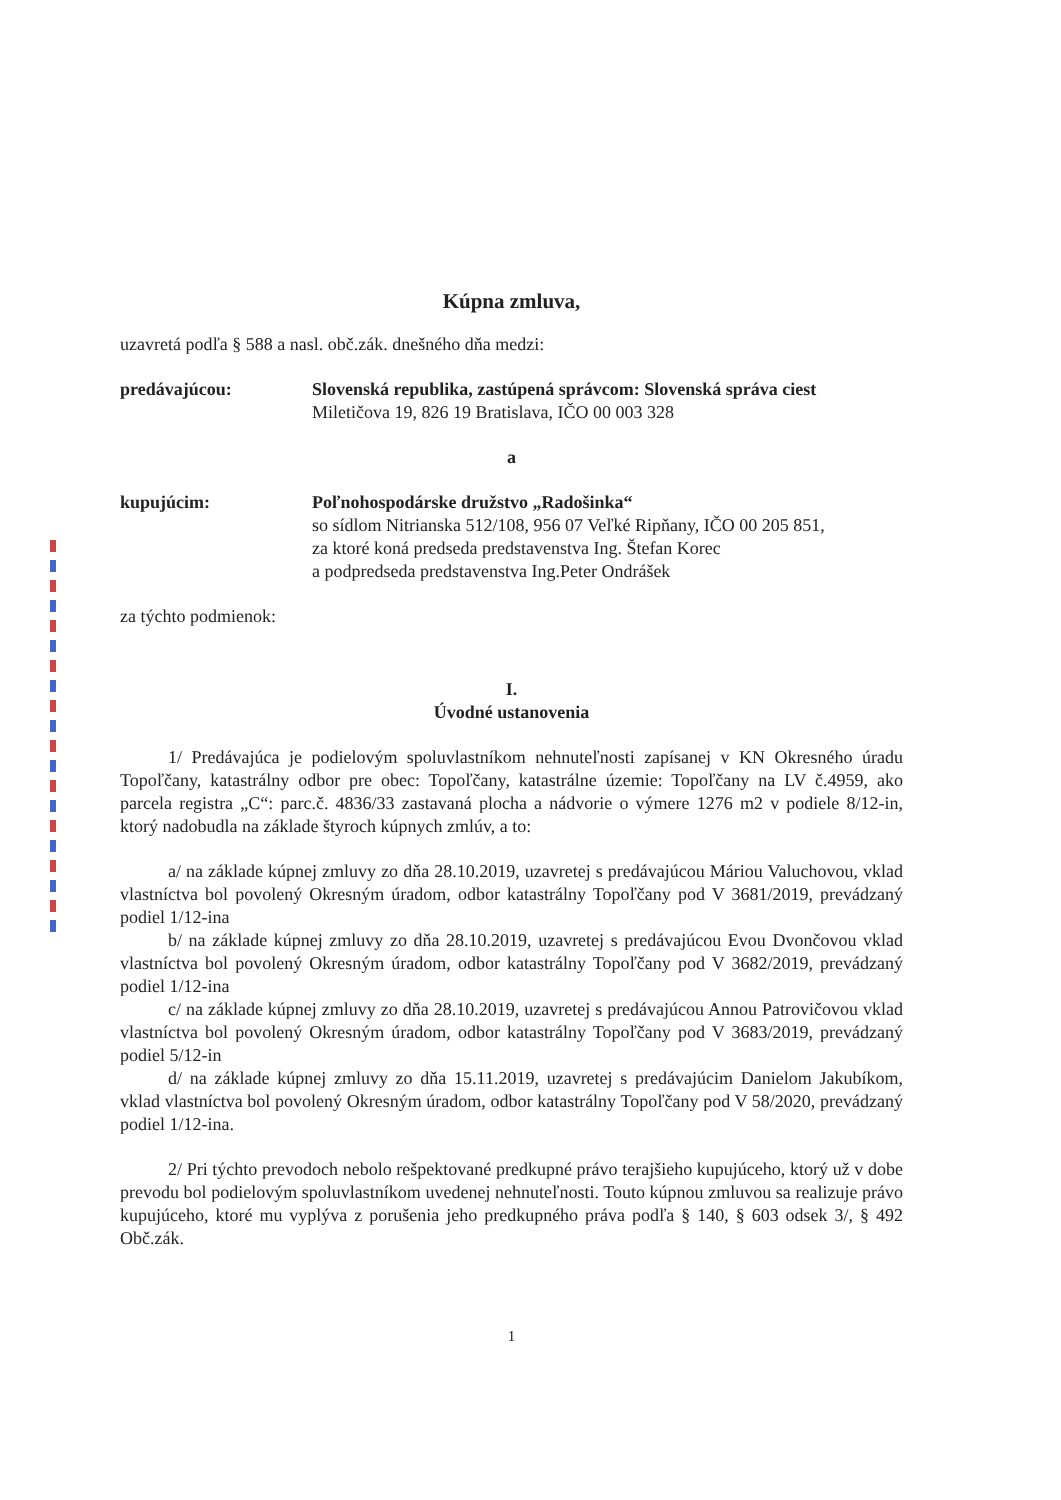Kúpna zmluva,
uzavretá podľa § 588 a nasl. obč.zák. dnešného dňa medzi:
predávajúcou: Slovenská republika, zastúpená správcom: Slovenská správa ciest
Miletičova 19, 826 19 Bratislava, IČO 00 003 328
a
kupujúcim: Poľnohospodárske družstvo „Radošinka“
so sídlom Nitrianska 512/108, 956 07 Veľké Ripňany, IČO 00 205 851,
za ktoré koná predseda predstavenstva Ing. Štefan Korec
a podpredseda predstavenstva Ing.Peter Ondrášek
za týchto podmienok:
I.
Úvodné ustanovenia
1/ Predávajúca je podielovým spoluvlastníkom nehnuteľnosti zapísanej v KN Okresného úradu Topoľčany, katastrálny odbor pre obec: Topoľčany, katastrálne územie: Topoľčany na LV č.4959, ako parcela registra „C“: parc.č. 4836/33 zastavaná plocha a nádvorie o výmere 1276 m2 v podiele 8/12-in, ktorý nadobudla na základe štyroch kúpnych zmlúv, a to:
a/ na základe kúpnej zmluvy zo dňa 28.10.2019, uzavretej s predávajúcou Máriou Valuchovou, vklad vlastníctva bol povolený Okresným úradom, odbor katastrálny Topoľčany pod V 3681/2019, prevádzaný podiel 1/12-ina
b/ na základe kúpnej zmluvy zo dňa 28.10.2019, uzavretej s predávajúcou Evou Dvončovou vklad vlastníctva bol povolený Okresným úradom, odbor katastrálny Topoľčany pod V 3682/2019, prevádzaný podiel 1/12-ina
c/ na základe kúpnej zmluvy zo dňa 28.10.2019, uzavretej s predávajúcou Annou Patrovičovou vklad vlastníctva bol povolený Okresným úradom, odbor katastrálny Topoľčany pod V 3683/2019, prevádzaný podiel 5/12-in
d/ na základe kúpnej zmluvy zo dňa 15.11.2019, uzavretej s predávajúcim Danielom Jakubíkom, vklad vlastníctva bol povolený Okresným úradom, odbor katastrálny Topoľčany pod V 58/2020, prevádzaný podiel 1/12-ina.
2/ Pri týchto prevodoch nebolo rešpektované predkupné právo terajšieho kupujúceho, ktorý už v dobe prevodu bol podielovým spoluvlastníkom uvedenej nehnuteľnosti. Touto kúpnou zmluvou sa realizuje právo kupujúceho, ktoré mu vyplýva z porušenia jeho predkupného práva podľa § 140, § 603 odsek 3/, § 492 Obč.zák.
1